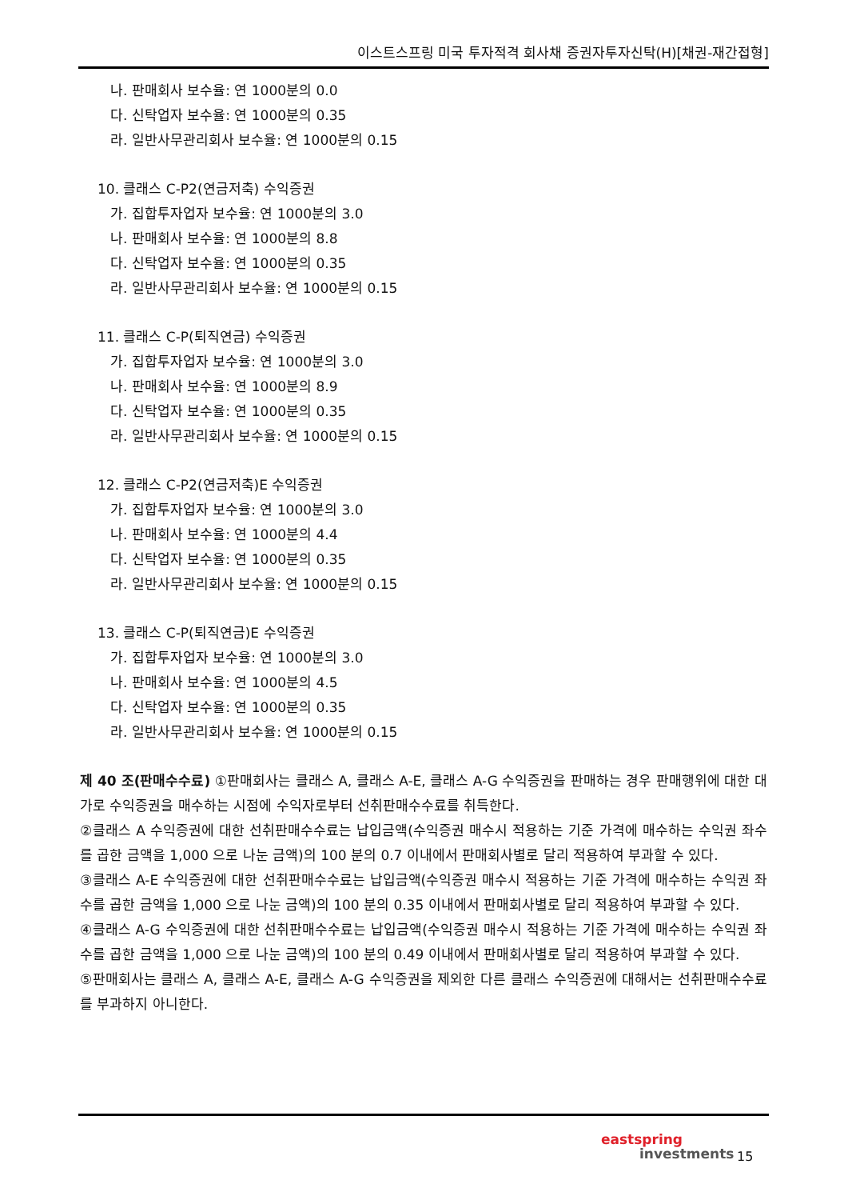이스트스프링 미국 투자적격 회사채 증권자투자신탁(H)[채권-재간접형]
나. 판매회사 보수율: 연 1000분의 0.0
다. 신탁업자 보수율: 연 1000분의 0.35
라. 일반사무관리회사 보수율: 연 1000분의 0.15
10. 클래스 C-P2(연금저축) 수익증권
가. 집합투자업자 보수율: 연 1000분의 3.0
나. 판매회사 보수율: 연 1000분의 8.8
다. 신탁업자 보수율: 연 1000분의 0.35
라. 일반사무관리회사 보수율: 연 1000분의 0.15
11. 클래스 C-P(퇴직연금) 수익증권
가. 집합투자업자 보수율: 연 1000분의 3.0
나. 판매회사 보수율: 연 1000분의 8.9
다. 신탁업자 보수율: 연 1000분의 0.35
라. 일반사무관리회사 보수율: 연 1000분의 0.15
12. 클래스 C-P2(연금저축)E 수익증권
가. 집합투자업자 보수율: 연 1000분의 3.0
나. 판매회사 보수율: 연 1000분의 4.4
다. 신탁업자 보수율: 연 1000분의 0.35
라. 일반사무관리회사 보수율: 연 1000분의 0.15
13. 클래스 C-P(퇴직연금)E 수익증권
가. 집합투자업자 보수율: 연 1000분의 3.0
나. 판매회사 보수율: 연 1000분의 4.5
다. 신탁업자 보수율: 연 1000분의 0.35
라. 일반사무관리회사 보수율: 연 1000분의 0.15
제 40 조(판매수수료) ①판매회사는 클래스 A, 클래스 A-E, 클래스 A-G 수익증권을 판매하는 경우 판매행위에 대한 대가로 수익증권을 매수하는 시점에 수익자로부터 선취판매수수료를 취득한다.
②클래스 A 수익증권에 대한 선취판매수수료는 납입금액(수익증권 매수시 적용하는 기준 가격에 매수하는 수익권 좌수를 곱한 금액을 1,000 으로 나눈 금액)의 100 분의 0.7 이내에서 판매회사별로 달리 적용하여 부과할 수 있다.
③클래스 A-E 수익증권에 대한 선취판매수수료는 납입금액(수익증권 매수시 적용하는 기준 가격에 매수하는 수익권 좌수를 곱한 금액을 1,000 으로 나눈 금액)의 100 분의 0.35 이내에서 판매회사별로 달리 적용하여 부과할 수 있다.
④클래스 A-G 수익증권에 대한 선취판매수수료는 납입금액(수익증권 매수시 적용하는 기준 가격에 매수하는 수익권 좌수를 곱한 금액을 1,000 으로 나눈 금액)의 100 분의 0.49 이내에서 판매회사별로 달리 적용하여 부과할 수 있다.
⑤판매회사는 클래스 A, 클래스 A-E, 클래스 A-G 수익증권을 제외한 다른 클래스 수익증권에 대해서는 선취판매수수료를 부과하지 아니한다.
eastspring
investments
15